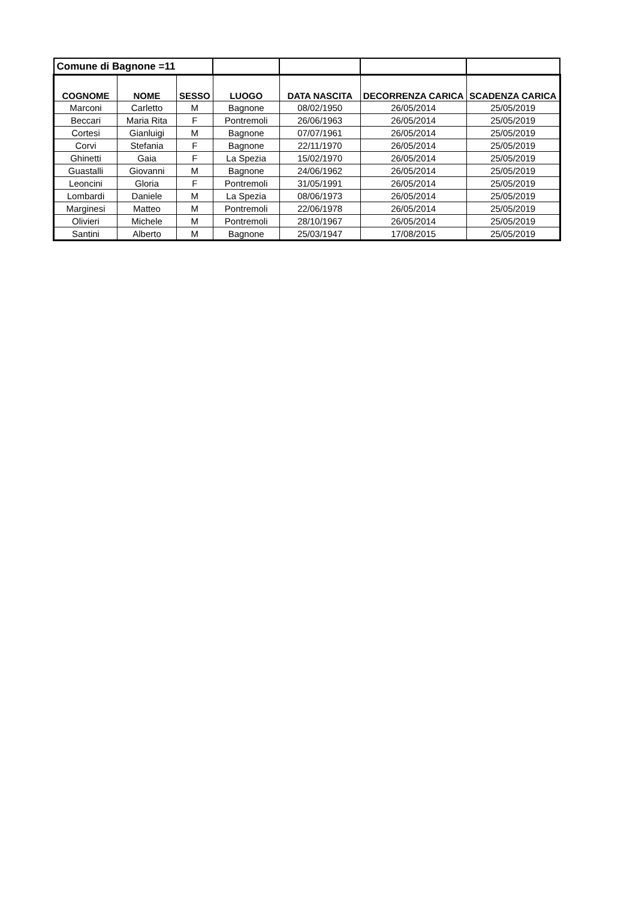| Comune di Bagnone =11 | | | | | | |
| COGNOME | NOME | SESSO | LUOGO | DATA NASCITA | DECORRENZA CARICA | SCADENZA CARICA |
| Marconi | Carletto | M | Bagnone | 08/02/1950 | 26/05/2014 | 25/05/2019 |
| Beccari | Maria Rita | F | Pontremoli | 26/06/1963 | 26/05/2014 | 25/05/2019 |
| Cortesi | Gianluigi | M | Bagnone | 07/07/1961 | 26/05/2014 | 25/05/2019 |
| Corvi | Stefania | F | Bagnone | 22/11/1970 | 26/05/2014 | 25/05/2019 |
| Ghinetti | Gaia | F | La Spezia | 15/02/1970 | 26/05/2014 | 25/05/2019 |
| Guastalli | Giovanni | M | Bagnone | 24/06/1962 | 26/05/2014 | 25/05/2019 |
| Leoncini | Gloria | F | Pontremoli | 31/05/1991 | 26/05/2014 | 25/05/2019 |
| Lombardi | Daniele | M | La Spezia | 08/06/1973 | 26/05/2014 | 25/05/2019 |
| Marginesi | Matteo | M | Pontremoli | 22/06/1978 | 26/05/2014 | 25/05/2019 |
| Olivieri | Michele | M | Pontremoli | 28/10/1967 | 26/05/2014 | 25/05/2019 |
| Santini | Alberto | M | Bagnone | 25/03/1947 | 17/08/2015 | 25/05/2019 |